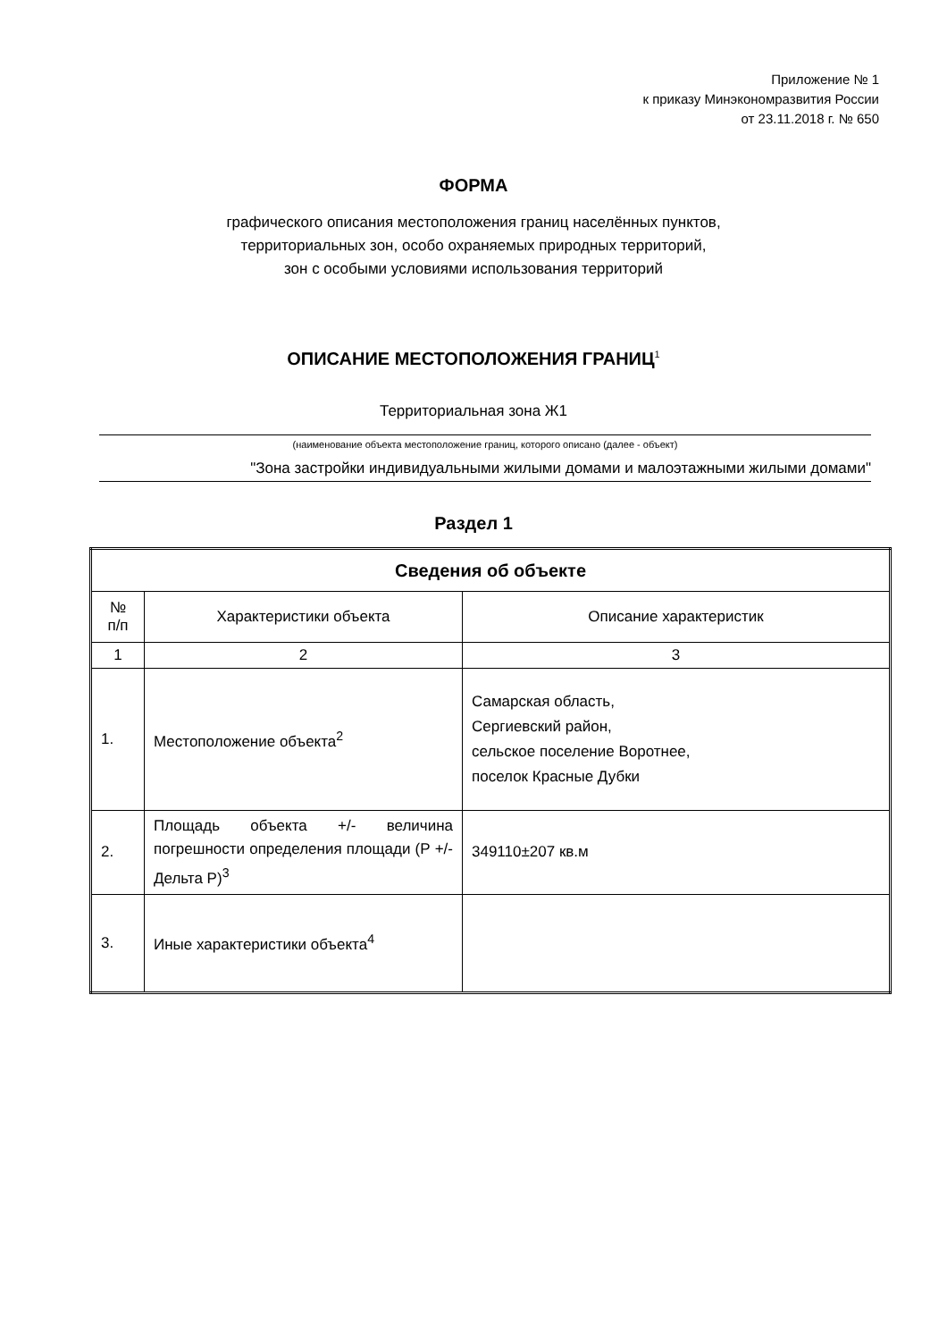Приложение № 1
к приказу Минэкономразвития России
от 23.11.2018 г. № 650
ФОРМА
графического описания местоположения границ населённых пунктов,
территориальных зон, особо охраняемых природных территорий,
зон с особыми условиями использования территорий
ОПИСАНИЕ МЕСТОПОЛОЖЕНИЯ ГРАНИЦ<sup>1</sup>
Территориальная зона Ж1
(наименование объекта местоположение границ, которого описано (далее - объект)
"Зона застройки индивидуальными жилыми домами и малоэтажными жилыми домами"
Раздел 1
| Сведения об объекте | | |
| --- | --- | --- |
| № п/п | Характеристики объекта | Описание характеристик |
| 1 | 2 | 3 |
| 1. | Местоположение объекта<sup>2</sup> | Самарская область, Сергиевский район, сельское поселение Воротнее, поселок Красные Дубки |
| 2. | Площадь объекта +/- величина погрешности определения площади (Р +/- Дельта Р)<sup>3</sup> | 349110±207 кв.м |
| 3. | Иные характеристики объекта<sup>4</sup> | |